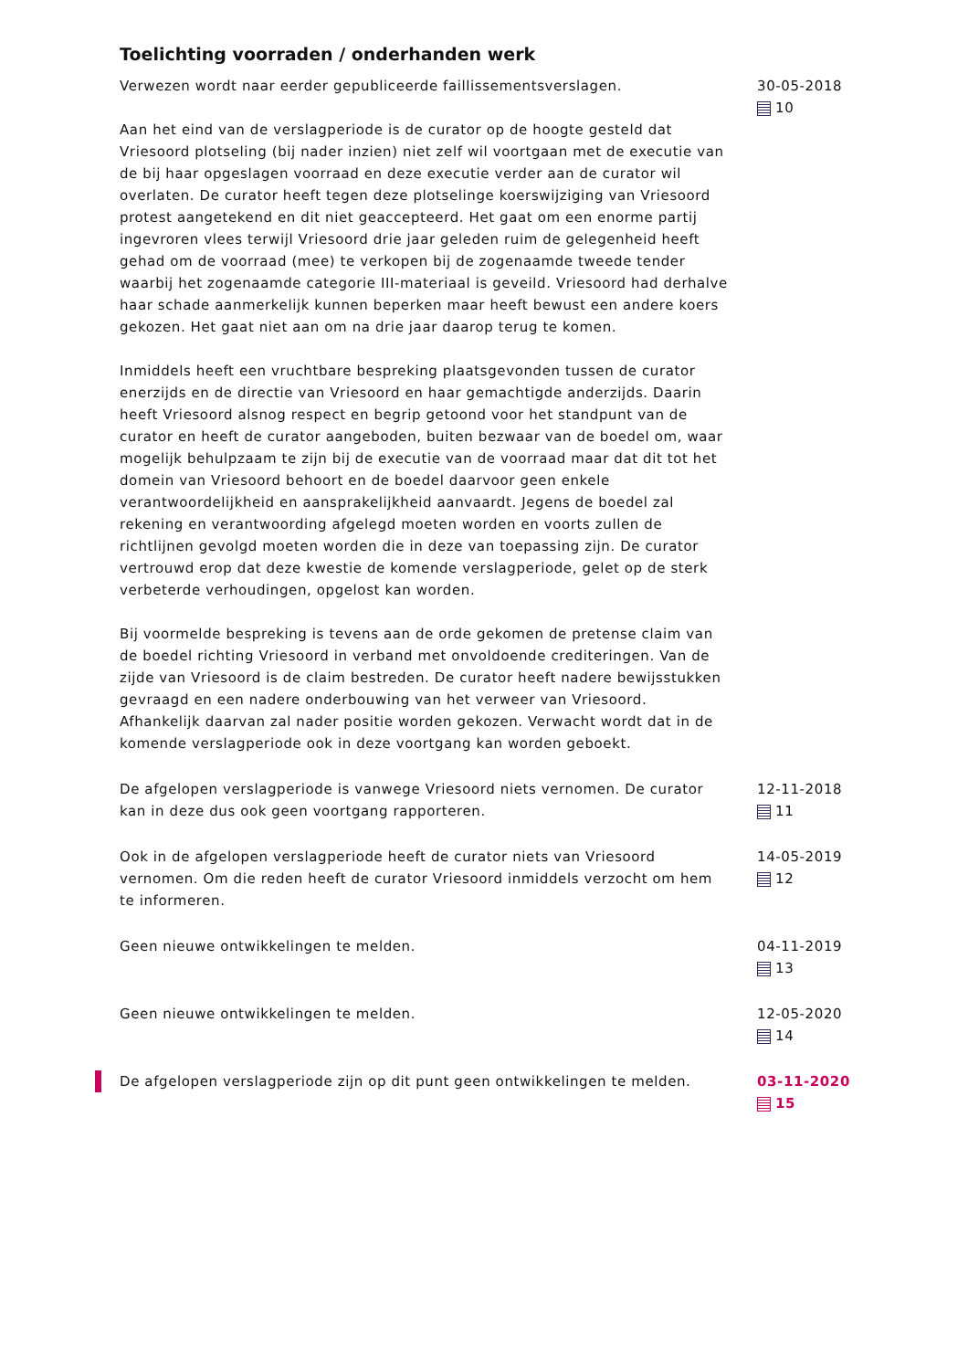Toelichting voorraden / onderhanden werk
Verwezen wordt naar eerder gepubliceerde faillissementsverslagen.
Aan het eind van de verslagperiode is de curator op de hoogte gesteld dat Vriesoord plotseling (bij nader inzien) niet zelf wil voortgaan met de executie van de bij haar opgeslagen voorraad en deze executie verder aan de curator wil overlaten. De curator heeft tegen deze plotselinge koerswijziging van Vriesoord protest aangetekend en dit niet geaccepteerd. Het gaat om een enorme partij ingevroren vlees terwijl Vriesoord drie jaar geleden ruim de gelegenheid heeft gehad om de voorraad (mee) te verkopen bij de zogenaamde tweede tender waarbij het zogenaamde categorie III-materiaal is geveild. Vriesoord had derhalve haar schade aanmerkelijk kunnen beperken maar heeft bewust een andere koers gekozen. Het gaat niet aan om na drie jaar daarop terug te komen.
Inmiddels heeft een vruchtbare bespreking plaatsgevonden tussen de curator enerzijds en de directie van Vriesoord en haar gemachtigde anderzijds. Daarin heeft Vriesoord alsnog respect en begrip getoond voor het standpunt van de curator en heeft de curator aangeboden, buiten bezwaar van de boedel om, waar mogelijk behulpzaam te zijn bij de executie van de voorraad maar dat dit tot het domein van Vriesoord behoort en de boedel daarvoor geen enkele verantwoordelijkheid en aansprakelijkheid aanvaardt. Jegens de boedel zal rekening en verantwoording afgelegd moeten worden en voorts zullen de richtlijnen gevolgd moeten worden die in deze van toepassing zijn. De curator vertrouwd erop dat deze kwestie de komende verslagperiode, gelet op de sterk verbeterde verhoudingen, opgelost kan worden.
Bij voormelde bespreking is tevens aan de orde gekomen de pretense claim van de boedel richting Vriesoord in verband met onvoldoende crediteringen. Van de zijde van Vriesoord is de claim bestreden. De curator heeft nadere bewijsstukken gevraagd en een nadere onderbouwing van het verweer van Vriesoord. Afhankelijk daarvan zal nader positie worden gekozen. Verwacht wordt dat in de komende verslagperiode ook in deze voortgang kan worden geboekt.
30-05-2018
10
De afgelopen verslagperiode is vanwege Vriesoord niets vernomen. De curator kan in deze dus ook geen voortgang rapporteren.
12-11-2018
11
Ook in de afgelopen verslagperiode heeft de curator niets van Vriesoord vernomen. Om die reden heeft de curator Vriesoord inmiddels verzocht om hem te informeren.
14-05-2019
12
Geen nieuwe ontwikkelingen te melden. 04-11-2019
13
Geen nieuwe ontwikkelingen te melden. 12-05-2020
14
De afgelopen verslagperiode zijn op dit punt geen ontwikkelingen te melden.
03-11-2020
15